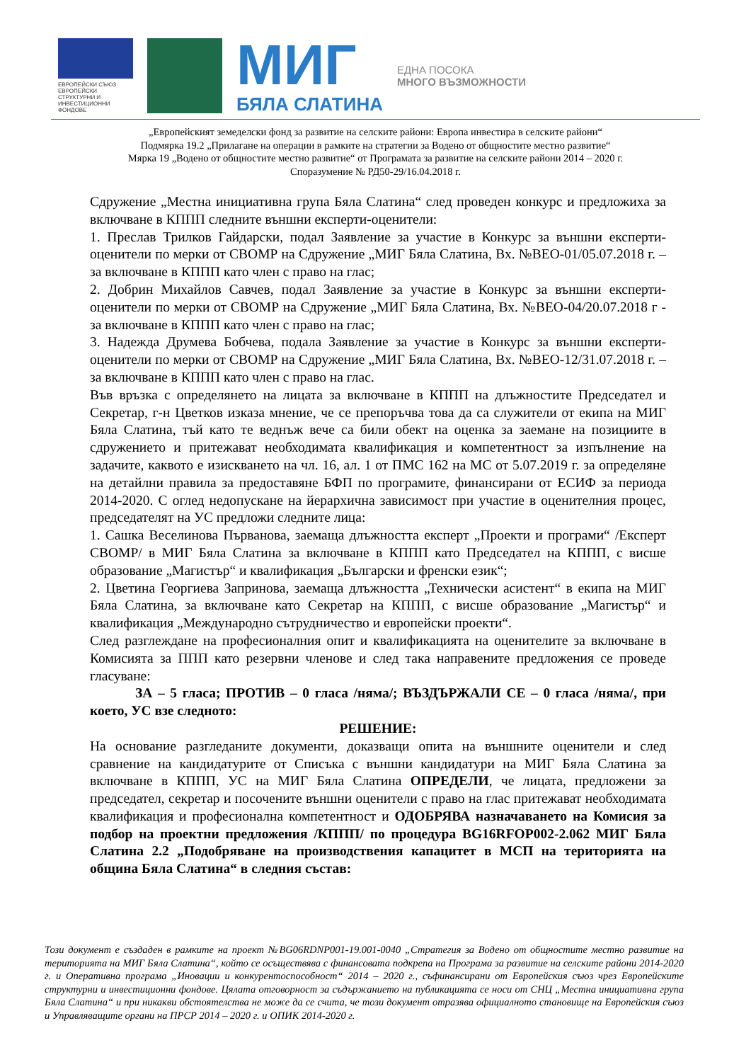ЕВРОПЕЙСКИ СЪЮЗ
ЕВРОПЕЙСКИ СТРУКТУРНИ И ИНВЕСТИЦИОННИ ФОНДОВЕ
МИГ
БЯЛА СЛАТИНА
ЕДНА ПОСОКА
МНОГО ВЪЗМОЖНОСТИ
„Европейският земеделски фонд за развитие на селските райони: Европа инвестира в селските райони“
Подмярка 19.2 „Прилагане на операции в рамките на стратегии за Водено от общностите местно развитие“
Мярка 19 „Водено от общностите местно развитие“ от Програмата за развитие на селските райони 2014 – 2020 г.
Споразумение № РД50-29/16.04.2018 г.
Сдружение „Местна инициативна група Бяла Слатина“ след проведен конкурс и предложиха за включване в КППП следните външни експерти-оценители:
1. Преслав Трилков Гайдарски, подал Заявление за участие в Конкурс за външни експерти-оценители по мерки от СВОМР на Сдружение „МИГ Бяла Слатина, Вх. №ВЕО-01/05.07.2018 г. – за включване в КППП като член с право на глас;
2. Добрин Михайлов Савчев, подал Заявление за участие в Конкурс за външни експерти-оценители по мерки от СВОМР на Сдружение „МИГ Бяла Слатина, Вх. №ВЕО-04/20.07.2018 г - за включване в КППП като член с право на глас;
3. Надежда Друмева Бобчева, подала Заявление за участие в Конкурс за външни експерти-оценители по мерки от СВОМР на Сдружение „МИГ Бяла Слатина, Вх. №ВЕО-12/31.07.2018 г. – за включване в КППП като член с право на глас.
Във връзка с определянето на лицата за включване в КППП на длъжностите Председател и Секретар, г-н Цветков изказа мнение, че се препоръчва това да са служители от екипа на МИГ Бяла Слатина, тъй като те веднъж вече са били обект на оценка за заемане на позициите в сдружението и притежават необходимата квалификация и компетентност за изпълнение на задачите, каквото е изискването на чл. 16, ал. 1 от ПМС 162 на МС от 5.07.2019 г. за определяне на детайлни правила за предоставяне БФП по програмите, финансирани от ЕСИФ за периода 2014-2020. С оглед недопускане на йерархична зависимост при участие в оценителния процес, председателят на УС предложи следните лица:
1. Сашка Веселинова Първанова, заемаща длъжността експерт „Проекти и програми“ /Експерт СВОМР/ в МИГ Бяла Слатина за включване в КППП като Председател на КППП, с висше образование „Магистър“ и квалификация „Български и френски език“;
2. Цветина Георгиева Запринова, заемаща длъжността „Технически асистент“ в екипа на МИГ Бяла Слатина, за включване като Секретар на КППП, с висше образование „Магистър“ и квалификация „Международно сътрудничество и европейски проекти“.
След разглеждане на професионалния опит и квалификацията на оценителите за включване в Комисията за ППП като резервни членове и след така направените предложения се проведе гласуване:
ЗА – 5 гласа; ПРОТИВ – 0 гласа /няма/; ВЪЗДЪРЖАЛИ СЕ – 0 гласа /няма/, при което, УС взе следното:
РЕШЕНИЕ:
На основание разгледаните документи, доказващи опита на външните оценители и след сравнение на кандидатурите от Списъка с външни кандидатури на МИГ Бяла Слатина за включване в КППП, УС на МИГ Бяла Слатина ОПРЕДЕЛИ, че лицата, предложени за председател, секретар и посочените външни оценители с право на глас притежават необходимата квалификация и професионална компетентност и ОДОБРЯВА назначаването на Комисия за подбор на проектни предложения /КППП/ по процедура BG16RFOP002-2.062 МИГ Бяла Слатина 2.2 „Подобряване на производствения капацитет в МСП на територията на община Бяла Слатина“ в следния състав:
Този документ е създаден в рамките на проект №BG06RDNP001-19.001-0040 „Стратегия за Водено от общностите местно развитие на територията на МИГ Бяла Слатина“, който се осъществява с финансовата подкрепа на Програма за развитие на селските райони 2014-2020 г. и Оперативна програма „Иновации и конкурентоспособност“ 2014 – 2020 г., съфинансирани от Европейския съюз чрез Европейските структурни и инвестиционни фондове. Цялата отговорност за съдържанието на публикацията се носи от СНЦ „Местна инициативна група Бяла Слатина“ и при никакви обстоятелства не може да се счита, че този документ отразява официалното становище на Европейския съюз и Управляващите органи на ПРСР 2014 – 2020 г. и ОПИК 2014-2020 г.